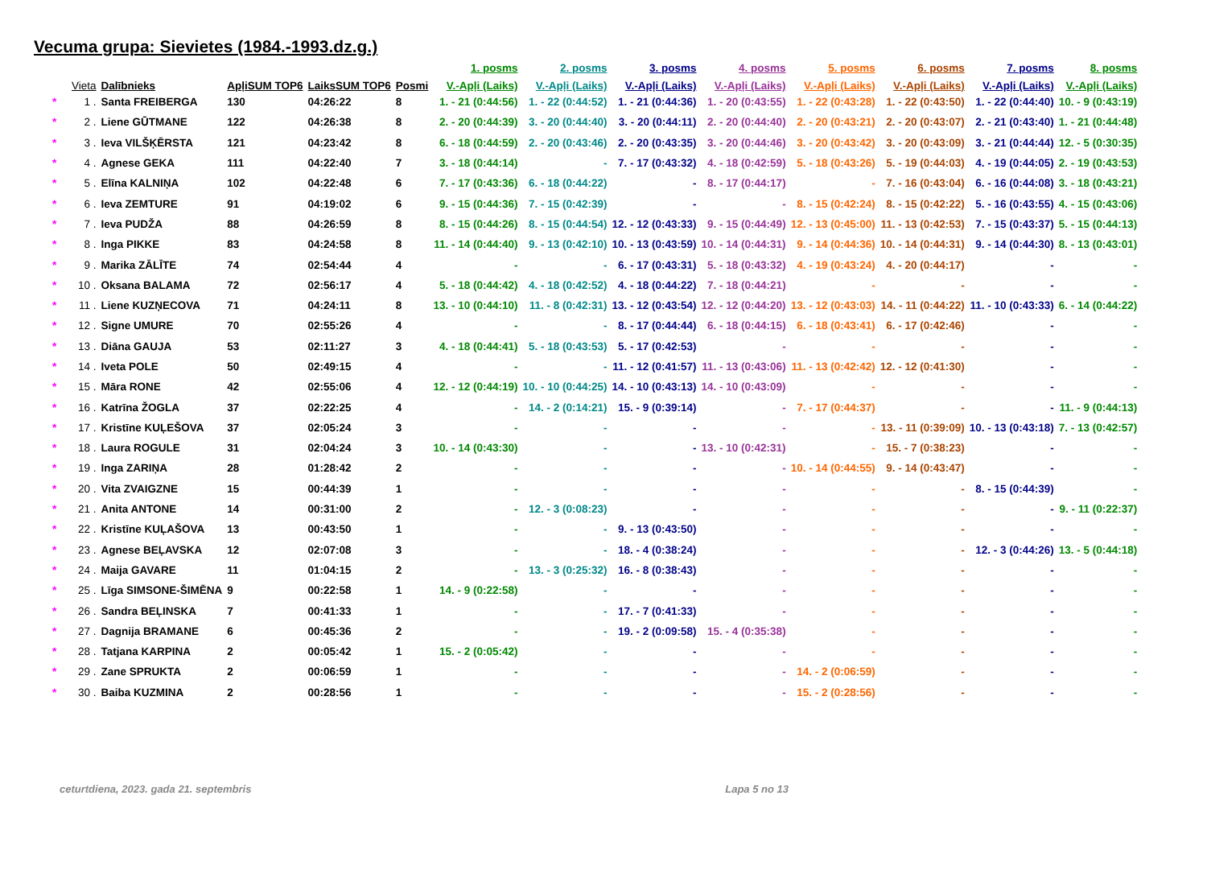Vecuma grupa: Sievietes (1984.-1993.dz.g.)
| | | | | | | 1. posms | 2. posms | 3. posms | 4. posms | 5. posms | 6. posms | 7. posms | 8. posms |
| --- | --- | --- | --- | --- | --- | --- | --- | --- | --- | --- | --- | --- | --- |
| | Vieta | Dalībnieks | ApļiSUM TOP6 | LaiksSUM TOP6 | Posmi | V.-Apļi (Laiks) | V.-Apļi (Laiks) | V.-Apļi (Laiks) | V.-Apļi (Laiks) | V.-Apļi (Laiks) | V.-Apļi (Laiks) | V.-Apļi (Laiks) | V.-Apļi (Laiks) |
| * | 1 . | Santa FREIBERGA | 130 | 04:26:22 | 8 | 1. - 21 (0:44:56) | 1. - 22 (0:44:52) | 1. - 21 (0:44:36) | 1. - 20 (0:43:55) | 1. - 22 (0:43:28) | 1. - 22 (0:43:50) | 1. - 22 (0:44:40) | 10. - 9 (0:43:19) |
| * | 2 . | Liene GŪTMANE | 122 | 04:26:38 | 8 | 2. - 20 (0:44:39) | 3. - 20 (0:44:40) | 3. - 20 (0:44:11) | 2. - 20 (0:44:40) | 2. - 20 (0:43:21) | 2. - 20 (0:43:07) | 2. - 21 (0:43:40) | 1. - 21 (0:44:48) |
| * | 3 . | Ieva VILŠĶĒRSTA | 121 | 04:23:42 | 8 | 6. - 18 (0:44:59) | 2. - 20 (0:43:46) | 2. - 20 (0:43:35) | 3. - 20 (0:44:46) | 3. - 20 (0:43:42) | 3. - 20 (0:43:09) | 3. - 21 (0:44:44) | 12. - 5 (0:30:35) |
| * | 4 . | Agnese GEKA | 111 | 04:22:40 | 7 | 3. - 18 (0:44:14) | - | 7. - 17 (0:43:32) | 4. - 18 (0:42:59) | 5. - 18 (0:43:26) | 5. - 19 (0:44:03) | 4. - 19 (0:44:05) | 2. - 19 (0:43:53) |
| * | 5 . | Elīna KALNIŅA | 102 | 04:22:48 | 6 | 7. - 17 (0:43:36) | 6. - 18 (0:44:22) | - | 8. - 17 (0:44:17) | - | 7. - 16 (0:43:04) | 6. - 16 (0:44:08) | 3. - 18 (0:43:21) |
| * | 6 . | Ieva ZEMTURE | 91 | 04:19:02 | 6 | 9. - 15 (0:44:36) | 7. - 15 (0:42:39) | - | - | 8. - 15 (0:42:24) | 8. - 15 (0:42:22) | 5. - 16 (0:43:55) | 4. - 15 (0:43:06) |
| * | 7 . | Ieva PUDŽA | 88 | 04:26:59 | 8 | 8. - 15 (0:44:26) | 8. - 15 (0:44:54) | 12. - 12 (0:43:33) | 9. - 15 (0:44:49) | 12. - 13 (0:45:00) | 11. - 13 (0:42:53) | 7. - 15 (0:43:37) | 5. - 15 (0:44:13) |
| * | 8 . | Inga PIKKE | 83 | 04:24:58 | 8 | 11. - 14 (0:44:40) | 9. - 13 (0:42:10) | 10. - 13 (0:43:59) | 10. - 14 (0:44:31) | 9. - 14 (0:44:36) | 10. - 14 (0:44:31) | 9. - 14 (0:44:30) | 8. - 13 (0:43:01) |
| * | 9 . | Marika ZĀLĪTE | 74 | 02:54:44 | 4 | - | - | 6. - 17 (0:43:31) | 5. - 18 (0:43:32) | 4. - 19 (0:43:24) | 4. - 20 (0:44:17) | - | - |
| * | 10 . | Oksana BALAMA | 72 | 02:56:17 | 4 | 5. - 18 (0:44:42) | 4. - 18 (0:42:52) | 4. - 18 (0:44:22) | 7. - 18 (0:44:21) | - | - | - | - |
| * | 11 . | Liene KUZŅECOVA | 71 | 04:24:11 | 8 | 13. - 10 (0:44:10) | 11. - 8 (0:42:31) | 13. - 12 (0:43:54) | 12. - 12 (0:44:20) | 13. - 12 (0:43:03) | 14. - 11 (0:44:22) | 11. - 10 (0:43:33) | 6. - 14 (0:44:22) |
| * | 12 . | Signe UMURE | 70 | 02:55:26 | 4 | - | - | 8. - 17 (0:44:44) | 6. - 18 (0:44:15) | 6. - 18 (0:43:41) | 6. - 17 (0:42:46) | - | - |
| * | 13 . | Diāna GAUJA | 53 | 02:11:27 | 3 | 4. - 18 (0:44:41) | 5. - 18 (0:43:53) | 5. - 17 (0:42:53) | - | - | - | - | - |
| * | 14 . | Iveta POLE | 50 | 02:49:15 | 4 | - | - | 11. - 12 (0:41:57) | 11. - 13 (0:43:06) | 11. - 13 (0:42:42) | 12. - 12 (0:41:30) | - | - |
| * | 15 . | Māra RONE | 42 | 02:55:06 | 4 | 12. - 12 (0:44:19) | 10. - 10 (0:44:25) | 14. - 10 (0:43:13) | 14. - 10 (0:43:09) | - | - | - | - |
| * | 16 . | Katrīna ŽOGLA | 37 | 02:22:25 | 4 | - | 14. - 2 (0:14:21) | 15. - 9 (0:39:14) | - | 7. - 17 (0:44:37) | - | - | 11. - 9 (0:44:13) |
| * | 17 . | Kristīne KUĻEŠOVA | 37 | 02:05:24 | 3 | - | - | - | - | - | 13. - 11 (0:39:09) | 10. - 13 (0:43:18) | 7. - 13 (0:42:57) |
| * | 18 . | Laura ROGULE | 31 | 02:04:24 | 3 | 10. - 14 (0:43:30) | - | - | 13. - 10 (0:42:31) | - | 15. - 7 (0:38:23) | - | - |
| * | 19 . | Inga ZARIŅA | 28 | 01:28:42 | 2 | - | - | - | - | 10. - 14 (0:44:55) | 9. - 14 (0:43:47) | - | - |
| * | 20 . | Vita ZVAIGZNE | 15 | 00:44:39 | 1 | - | - | - | - | - | - | 8. - 15 (0:44:39) | - |
| * | 21 . | Anita ANTONE | 14 | 00:31:00 | 2 | - | 12. - 3 (0:08:23) | - | - | - | - | - | 9. - 11 (0:22:37) |
| * | 22 . | Kristīne KUĻAŠOVA | 13 | 00:43:50 | 1 | - | - | 9. - 13 (0:43:50) | - | - | - | - | - |
| * | 23 . | Agnese BEĻAVSKA | 12 | 02:07:08 | 3 | - | - | 18. - 4 (0:38:24) | - | - | - | 12. - 3 (0:44:26) | 13. - 5 (0:44:18) |
| * | 24 . | Maija GAVARE | 11 | 01:04:15 | 2 | - | 13. - 3 (0:25:32) | 16. - 8 (0:38:43) | - | - | - | - | - |
| * | 25 . | Līga SIMSONE-ŠIMĒNA | 9 | 00:22:58 | 1 | 14. - 9 (0:22:58) | - | - | - | - | - | - | - |
| * | 26 . | Sandra BEĻINSKA | 7 | 00:41:33 | 1 | - | - | 17. - 7 (0:41:33) | - | - | - | - | - |
| * | 27 . | Dagnija BRAMANE | 6 | 00:45:36 | 2 | - | - | 19. - 2 (0:09:58) | 15. - 4 (0:35:38) | - | - | - | - |
| * | 28 . | Tatjana KARPINA | 2 | 00:05:42 | 1 | 15. - 2 (0:05:42) | - | - | - | - | - | - | - |
| * | 29 . | Zane SPRUKTA | 2 | 00:06:59 | 1 | - | - | - | - | 14. - 2 (0:06:59) | - | - | - |
| * | 30 . | Baiba KUZMINA | 2 | 00:28:56 | 1 | - | - | - | - | 15. - 2 (0:28:56) | - | - | - |
ceturtdiena, 2023. gada 21. septembris Lapa 5 no 13